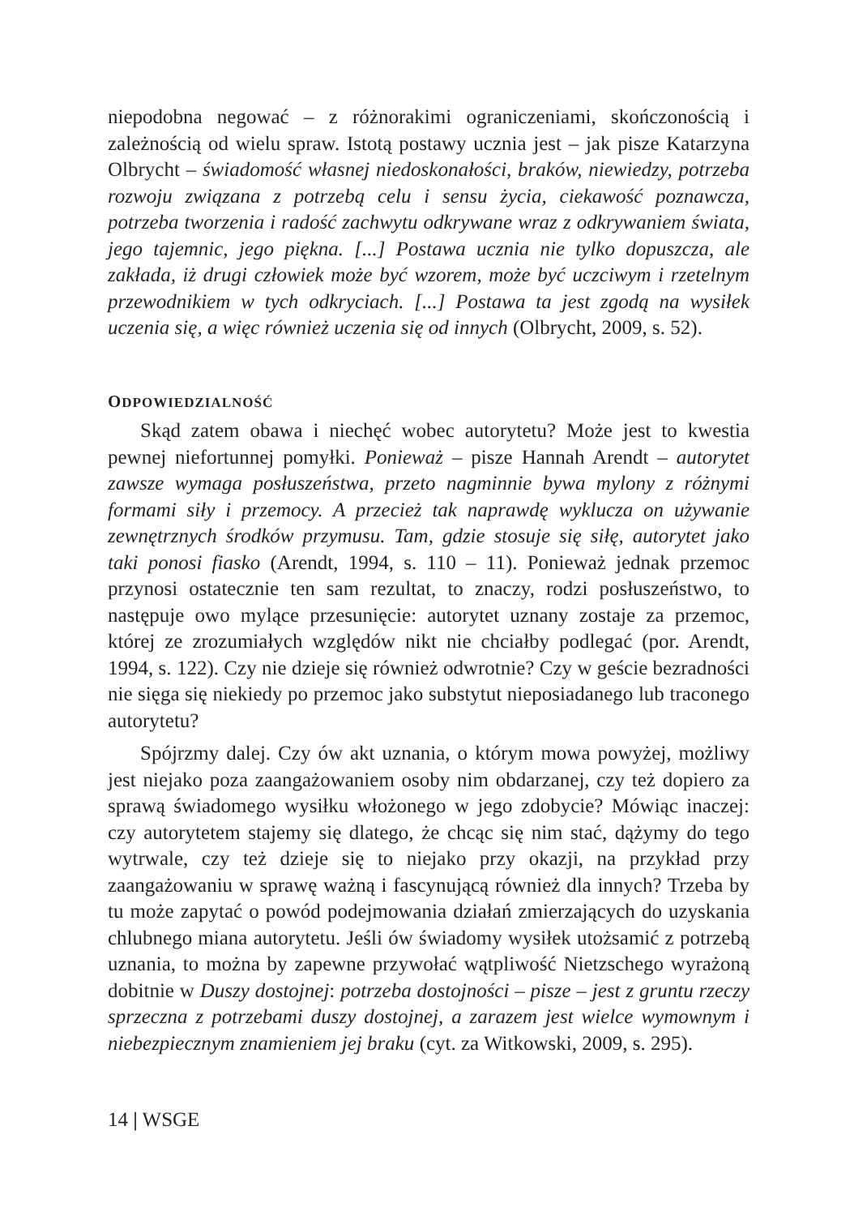niepodobna negować – z różnorakimi ograniczeniami, skończonością i zależnością od wielu spraw. Istotą postawy ucznia jest – jak pisze Katarzyna Olbrycht – świadomość własnej niedoskonałości, braków, niewiedzy, potrzeba rozwoju związana z potrzebą celu i sensu życia, ciekawość poznawcza, potrzeba tworzenia i radość zachwytu odkrywane wraz z odkrywaniem świata, jego tajemnic, jego piękna. [...] Postawa ucznia nie tylko dopuszcza, ale zakłada, iż drugi człowiek może być wzorem, może być uczciwym i rzetelnym przewodnikiem w tych odkryciach. [...] Postawa ta jest zgodą na wysiłek uczenia się, a więc również uczenia się od innych (Olbrycht, 2009, s. 52).
ODPOWIEDZIALNOŚĆ
Skąd zatem obawa i niechęć wobec autorytetu? Może jest to kwestia pewnej niefortunnej pomyłki. Ponieważ – pisze Hannah Arendt – autorytet zawsze wymaga posłuszeństwa, przeto nagminnie bywa mylony z różnymi formami siły i przemocy. A przecież tak naprawdę wyklucza on używanie zewnętrznych środków przymusu. Tam, gdzie stosuje się siłę, autorytet jako taki ponosi fiasko (Arendt, 1994, s. 110 – 11). Ponieważ jednak przemoc przynosi ostatecznie ten sam rezultat, to znaczy, rodzi posłuszeństwo, to następuje owo mylące przesunięcie: autorytet uznany zostaje za przemoc, której ze zrozumiałych względów nikt nie chciałby podlegać (por. Arendt, 1994, s. 122). Czy nie dzieje się również odwrotnie? Czy w geście bezradności nie sięga się niekiedy po przemoc jako substytut nieposiadanego lub traconego autorytetu?
Spójrzmy dalej. Czy ów akt uznania, o którym mowa powyżej, możliwy jest niejako poza zaangażowaniem osoby nim obdarzanej, czy też dopiero za sprawą świadomego wysiłku włożonego w jego zdobycie? Mówiąc inaczej: czy autorytetem stajemy się dlatego, że chcąc się nim stać, dążymy do tego wytrwale, czy też dzieje się to niejako przy okazji, na przykład przy zaangażowaniu w sprawę ważną i fascynującą również dla innych? Trzeba by tu może zapytać o powód podejmowania działań zmierzających do uzyskania chlubnego miana autorytetu. Jeśli ów świadomy wysiłek utożsamić z potrzebą uznania, to można by zapewne przywołać wątpliwość Nietzschego wyrażoną dobitnie w Duszy dostojnej: potrzeba dostojności – pisze – jest z gruntu rzeczy sprzeczna z potrzebami duszy dostojnej, a zarazem jest wielce wymownym i niebezpiecznym znamieniem jej braku (cyt. za Witkowski, 2009, s. 295).
14 | WSGE